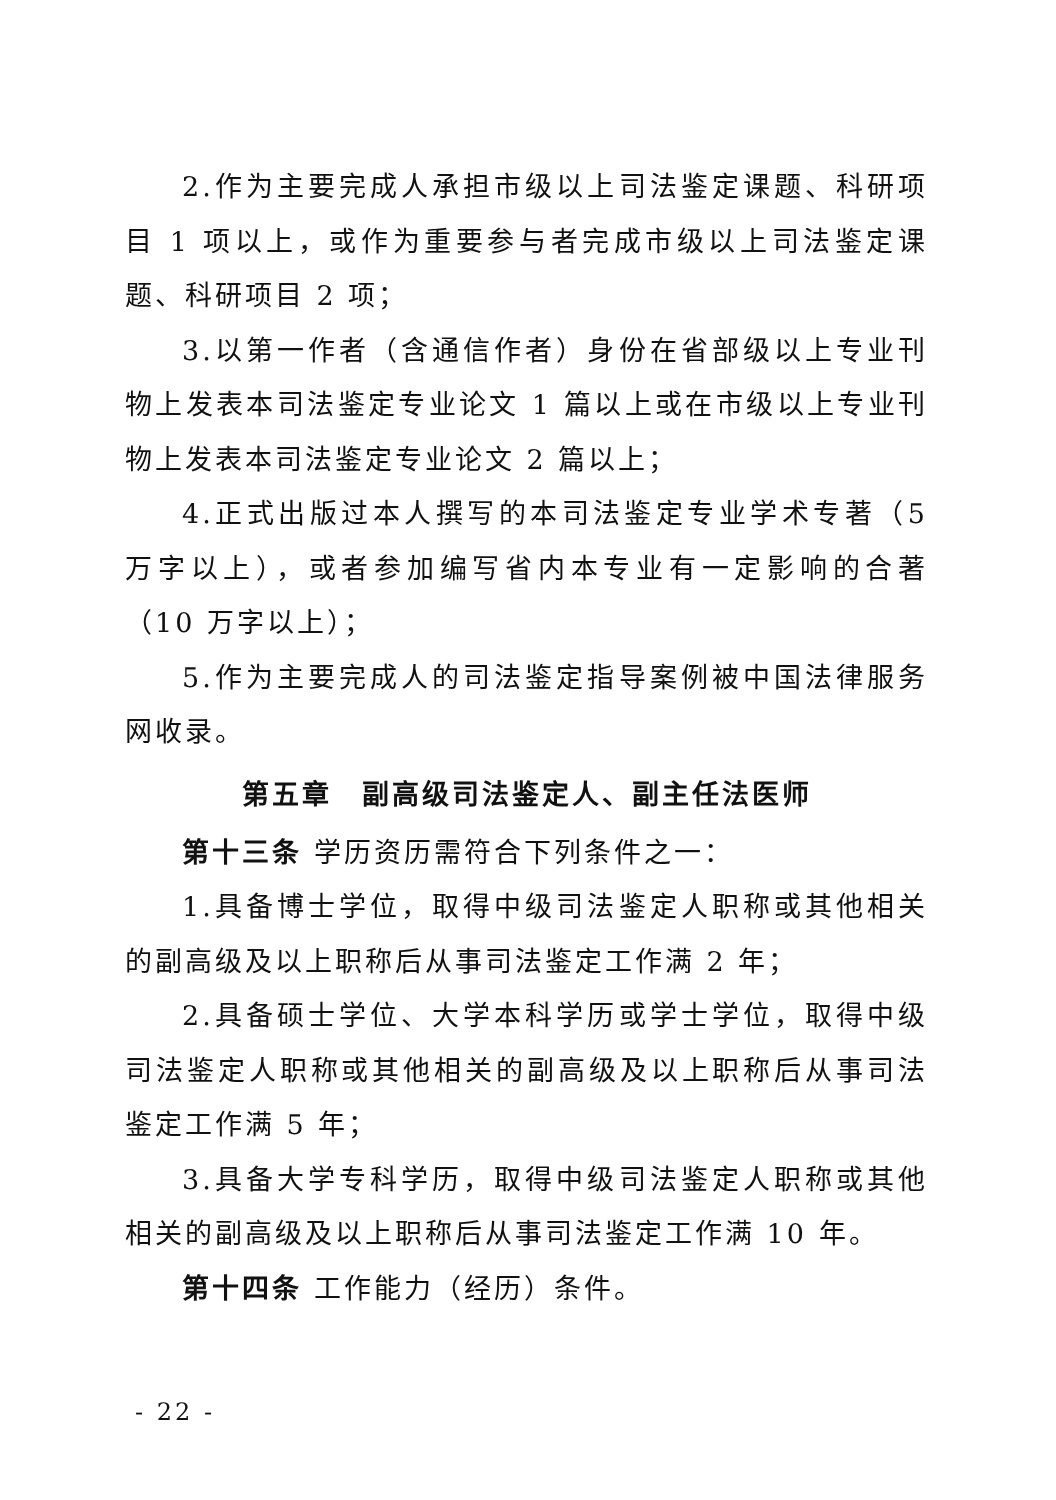2.作为主要完成人承担市级以上司法鉴定课题、科研项目 1 项以上，或作为重要参与者完成市级以上司法鉴定课题、科研项目 2 项；
3.以第一作者（含通信作者）身份在省部级以上专业刊物上发表本司法鉴定专业论文 1 篇以上或在市级以上专业刊物上发表本司法鉴定专业论文 2 篇以上；
4.正式出版过本人撰写的本司法鉴定专业学术专著（5 万字以上），或者参加编写省内本专业有一定影响的合著（10 万字以上）；
5.作为主要完成人的司法鉴定指导案例被中国法律服务网收录。
第五章　副高级司法鉴定人、副主任法医师
第十三条 学历资历需符合下列条件之一：
1.具备博士学位，取得中级司法鉴定人职称或其他相关的副高级及以上职称后从事司法鉴定工作满 2 年；
2.具备硕士学位、大学本科学历或学士学位，取得中级司法鉴定人职称或其他相关的副高级及以上职称后从事司法鉴定工作满 5 年；
3.具备大学专科学历，取得中级司法鉴定人职称或其他相关的副高级及以上职称后从事司法鉴定工作满 10 年。
第十四条 工作能力（经历）条件。
- 22 -